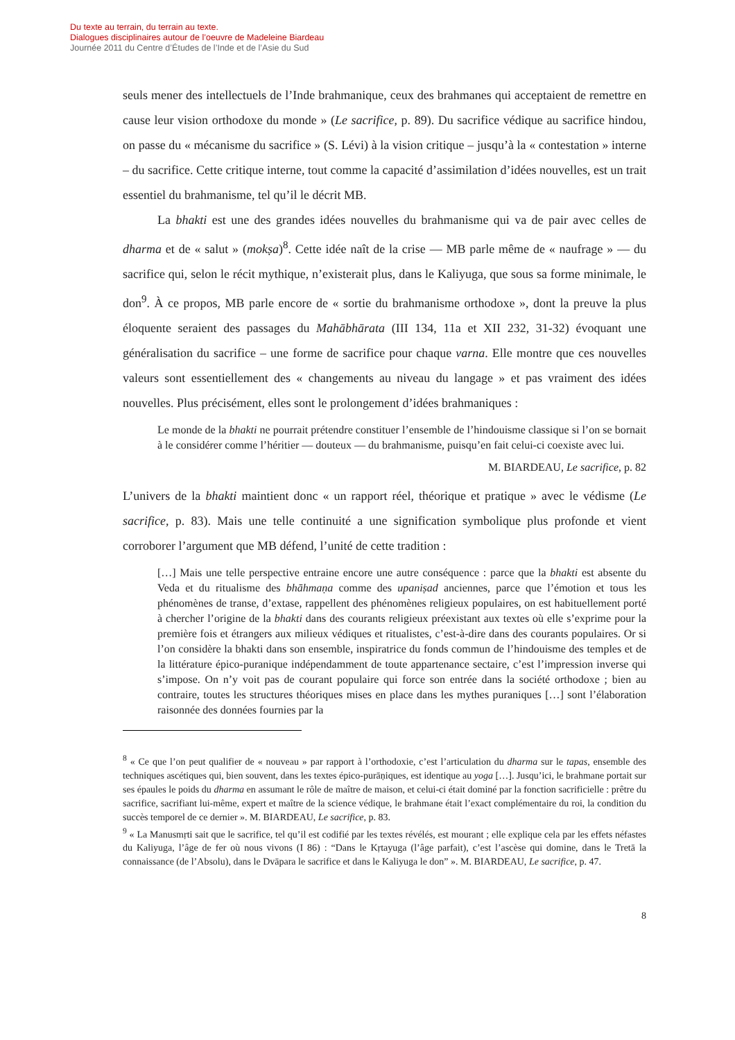Du texte au terrain, du terrain au texte.
Dialogues disciplinaires autour de l’oeuvre de Madeleine Biardeau
Journée 2011 du Centre d’Études de l’Inde et de l’Asie du Sud
seuls mener des intellectuels de l’Inde brahmanique, ceux des brahmanes qui acceptaient de remettre en cause leur vision orthodoxe du monde » (Le sacrifice, p. 89). Du sacrifice védique au sacrifice hindou, on passe du « mécanisme du sacrifice » (S. Lévi) à la vision critique – jusqu’à la « contestation » interne – du sacrifice. Cette critique interne, tout comme la capacité d’assimilation d’idées nouvelles, est un trait essentiel du brahmanisme, tel qu’il le décrit MB.
La bhakti est une des grandes idées nouvelles du brahmanisme qui va de pair avec celles de dharma et de « salut » (mokṣa)<sup>8</sup>. Cette idée naît de la crise — MB parle même de « naufrage » — du sacrifice qui, selon le récit mythique, n’existerait plus, dans le Kaliyuga, que sous sa forme minimale, le don<sup>9</sup>. À ce propos, MB parle encore de « sortie du brahmanisme orthodoxe », dont la preuve la plus éloquente seraient des passages du Mahābhārata (III 134, 11a et XII 232, 31-32) évoquant une généralisation du sacrifice – une forme de sacrifice pour chaque varna. Elle montre que ces nouvelles valeurs sont essentiellement des « changements au niveau du langage » et pas vraiment des idées nouvelles. Plus précisément, elles sont le prolongement d’idées brahmaniques :
Le monde de la bhakti ne pourrait prétendre constituer l’ensemble de l’hindouisme classique si l’on se bornait à le considérer comme l’héritier — douteux — du brahmanisme, puisqu’en fait celui-ci coexiste avec lui.
M. BIARDEAU, Le sacrifice, p. 82
L’univers de la bhakti maintient donc « un rapport réel, théorique et pratique » avec le védisme (Le sacrifice, p. 83). Mais une telle continuité a une signification symbolique plus profonde et vient corroborer l’argument que MB défend, l’unité de cette tradition :
[…] Mais une telle perspective entraine encore une autre conséquence : parce que la bhakti est absente du Veda et du ritualisme des bhāhmaṇa comme des upaniṣad anciennes, parce que l’émotion et tous les phénomènes de transe, d’extase, rappellent des phénomènes religieux populaires, on est habituellement porté à chercher l’origine de la bhakti dans des courants religieux préexistant aux textes où elle s’exprime pour la première fois et étrangers aux milieux védiques et ritualistes, c’est-à-dire dans des courants populaires. Or si l’on considère la bhakti dans son ensemble, inspiratrice du fonds commun de l’hindouisme des temples et de la littérature épico-puranique indépendamment de toute appartenance sectaire, c’est l’impression inverse qui s’impose. On n’y voit pas de courant populaire qui force son entrée dans la société orthodoxe ; bien au contraire, toutes les structures théoriques mises en place dans les mythes puraniques […] sont l’élaboration raisonnée des données fournies par la
<sup>8</sup> « Ce que l’on peut qualifier de « nouveau » par rapport à l’orthodoxie, c’est l’articulation du dharma sur le tapas, ensemble des techniques ascétiques qui, bien souvent, dans les textes épico-purāṇiques, est identique au yoga […]. Jusqu’ici, le brahmane portait sur ses épaules le poids du dharma en assumant le rôle de maître de maison, et celui-ci était dominé par la fonction sacrificielle : prêtre du sacrifice, sacrifiant lui-même, expert et maître de la science védique, le brahmane était l’exact complémentaire du roi, la condition du succès temporel de ce dernier ». M. BIARDEAU, Le sacrifice, p. 83.
<sup>9</sup> « La Manusmṛti sait que le sacrifice, tel qu’il est codifié par les textes révélés, est mourant ; elle explique cela par les effets néfastes du Kaliyuga, l’âge de fer où nous vivons (I 86) : “Dans le Kṛtayuga (l’âge parfait), c’est l’ascèse qui domine, dans le Tretā la connaissance (de l’Absolu), dans le Dvāpara le sacrifice et dans le Kaliyuga le don” ». M. BIARDEAU, Le sacrifice, p. 47.
8